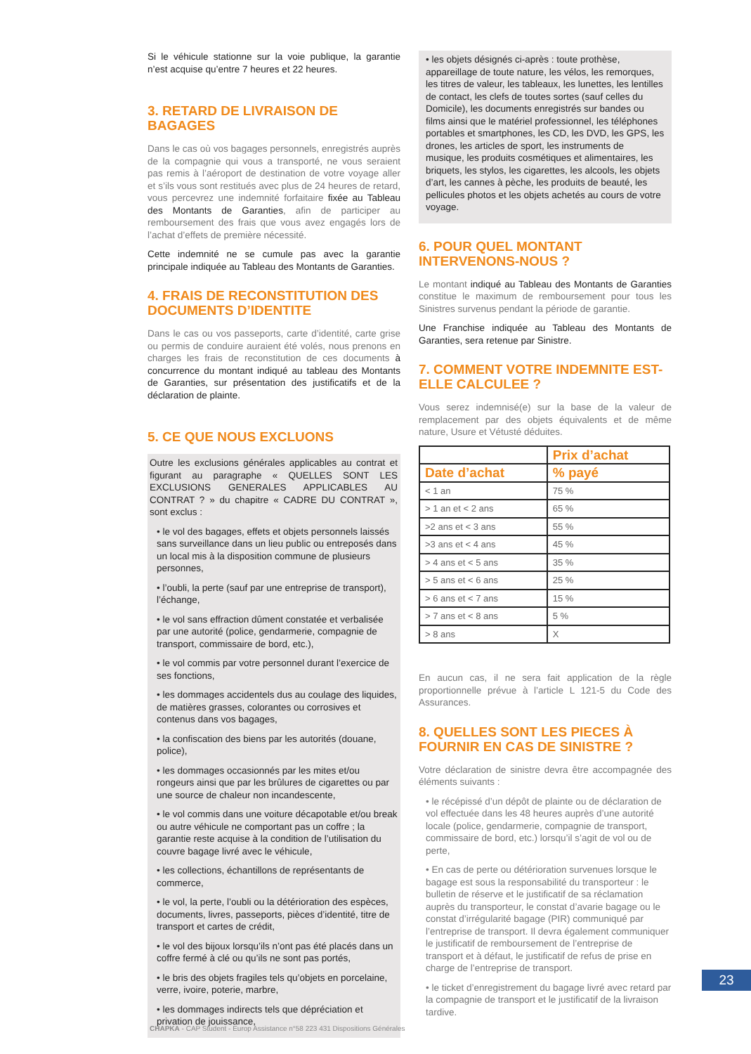Si le véhicule stationne sur la voie publique, la garantie n’est acquise qu’entre 7 heures et 22 heures.
3. RETARD DE LIVRAISON DE BAGAGES
Dans le cas où vos bagages personnels, enregistrés auprès de la compagnie qui vous a transporté, ne vous seraient pas remis à l’aéroport de destination de votre voyage aller et s’ils vous sont restitués avec plus de 24 heures de retard, vous percevrez une indemnité forfaitaire fixée au Tableau des Montants de Garanties, afin de participer au remboursement des frais que vous avez engagés lors de l’achat d’effets de première nécessité.
Cette indemnité ne se cumule pas avec la garantie principale indiquée au Tableau des Montants de Garanties.
4. FRAIS DE RECONSTITUTION DES DOCUMENTS D’IDENTITE
Dans le cas ou vos passeports, carte d’identité, carte grise ou permis de conduire auraient été volés, nous prenons en charges les frais de reconstitution de ces documents à concurrence du montant indiqué au tableau des Montants de Garanties, sur présentation des justificatifs et de la déclaration de plainte.
5. CE QUE NOUS EXCLUONS
Outre les exclusions générales applicables au contrat et figurant au paragraphe « QUELLES SONT LES EXCLUSIONS GENERALES APPLICABLES AU CONTRAT ? » du chapitre « CADRE DU CONTRAT », sont exclus :
• le vol des bagages, effets et objets personnels laissés sans surveillance dans un lieu public ou entreposés dans un local mis à la disposition commune de plusieurs personnes,
• l’oubli, la perte (sauf par une entreprise de transport), l’échange,
• le vol sans effraction dûment constatée et verbalisée par une autorité (police, gendarmerie, compagnie de transport, commissaire de bord, etc.),
• le vol commis par votre personnel durant l’exercice de ses fonctions,
• les dommages accidentels dus au coulage des liquides, de matières grasses, colorantes ou corrosives et contenus dans vos bagages,
• la confiscation des biens par les autorités (douane, police),
• les dommages occasionnés par les mites et/ou rongeurs ainsi que par les brûlures de cigarettes ou par une source de chaleur non incandescente,
• le vol commis dans une voiture décapotable et/ou break ou autre véhicule ne comportant pas un coffre ; la garantie reste acquise à la condition de l’utilisation du couvre bagage livré avec le véhicule,
• les collections, échantillons de représentants de commerce,
• le vol, la perte, l’oubli ou la détérioration des espèces, documents, livres, passeports, pièces d’identité, titre de transport et cartes de crédit,
• le vol des bijoux lorsqu’ils n’ont pas été placés dans un coffre fermé à clé ou qu’ils ne sont pas portés,
• le bris des objets fragiles tels qu’objets en porcelaine, verre, ivoire, poterie, marbre,
• les dommages indirects tels que dépréciation et privation de jouissance,
• les objets désignés ci-après : toute prothèse, appareillage de toute nature, les vélos, les remorques, les titres de valeur, les tableaux, les lunettes, les lentilles de contact, les clefs de toutes sortes (sauf celles du Domicile), les documents enregistrés sur bandes ou films ainsi que le matériel professionnel, les téléphones portables et smartphones, les CD, les DVD, les GPS, les drones, les articles de sport, les instruments de musique, les produits cosmétiques et alimentaires, les briquets, les stylos, les cigarettes, les alcools, les objets d’art, les cannes à pèche, les produits de beauté, les pellicules photos et les objets achetés au cours de votre voyage.
6. POUR QUEL MONTANT INTERVENONS-NOUS ?
Le montant indiqué au Tableau des Montants de Garanties constitue le maximum de remboursement pour tous les Sinistres survenus pendant la période de garantie.
Une Franchise indiquée au Tableau des Montants de Garanties, sera retenue par Sinistre.
7. COMMENT VOTRE INDEMNITE EST-ELLE CALCULEE ?
Vous serez indemnisé(e) sur la base de la valeur de remplacement par des objets équivalents et de même nature, Usure et Vétusté déduites.
| | Prix d’achat |
| --- | --- |
| Date d’achat | % payé |
| < 1 an | 75 % |
| > 1 an et < 2 ans | 65 % |
| >2 ans et < 3 ans | 55 % |
| >3 ans et < 4 ans | 45 % |
| > 4 ans et < 5 ans | 35 % |
| > 5 ans et < 6 ans | 25 % |
| > 6 ans et < 7 ans | 15 % |
| > 7 ans et < 8 ans | 5 % |
| > 8 ans | X |
En aucun cas, il ne sera fait application de la règle proportionnelle prévue à l’article L 121-5 du Code des Assurances.
8. QUELLES SONT LES PIECES À FOURNIR EN CAS DE SINISTRE ?
Votre déclaration de sinistre devra être accompagnée des éléments suivants :
• le récépissé d’un dépôt de plainte ou de déclaration de vol effectuée dans les 48 heures auprès d’une autorité locale (police, gendarmerie, compagnie de transport, commissaire de bord, etc.) lorsqu’il s’agit de vol ou de perte,
• En cas de perte ou détérioration survenues lorsque le bagage est sous la responsabilité du transporteur : le bulletin de réserve et le justificatif de sa réclamation auprès du transporteur, le constat d’avarie bagage ou le constat d’irrégularité bagage (PIR) communiqué par l’entreprise de transport. Il devra également communiquer le justificatif de remboursement de l’entreprise de transport et à défaut, le justificatif de refus de prise en charge de l’entreprise de transport.
• le ticket d’enregistrement du bagage livré avec retard par la compagnie de transport et le justificatif de la livraison tardive.
23
CHAPKA - CAP Student - Europ Assistance n°58 223 431 Dispositions Générales